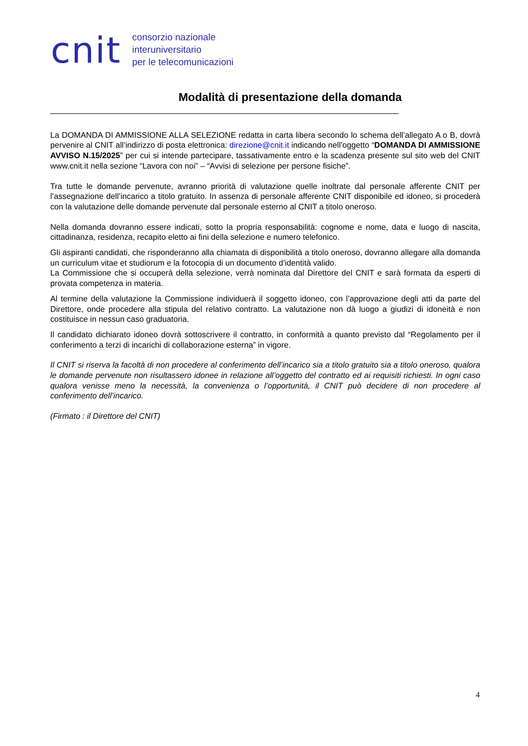cnit
consorzio nazionale
interuniversitario
per le telecomunicazioni
Modalità di presentazione della domanda
La DOMANDA DI AMMISSIONE ALLA SELEZIONE redatta in carta libera secondo lo schema dell’allegato A o B, dovrà pervenire al CNIT all’indirizzo di posta elettronica: direzione@cnit.it indicando nell’oggetto “DOMANDA DI AMMISSIONE AVVISO N.15/2025” per cui si intende partecipare, tassativamente entro e la scadenza presente sul sito web del CNIT www.cnit.it nella sezione “Lavora con noi” – “Avvisi di selezione per persone fisiche”.
Tra tutte le domande pervenute, avranno priorità di valutazione quelle inoltrate dal personale afferente CNIT per l’assegnazione dell’incarico a titolo gratuito. In assenza di personale afferente CNIT disponibile ed idoneo, si procederà con la valutazione delle domande pervenute dal personale esterno al CNIT a titolo oneroso.
Nella domanda dovranno essere indicati, sotto la propria responsabilità: cognome e nome, data e luogo di nascita, cittadinanza, residenza, recapito eletto ai fini della selezione e numero telefonico.
Gli aspiranti candidati, che risponderanno alla chiamata di disponibilità a titolo oneroso, dovranno allegare alla domanda un curriculum vitae et studiorum e la fotocopia di un documento d’identità valido.
La Commissione che si occuperà della selezione, verrà nominata dal Direttore del CNIT e sarà formata da esperti di provata competenza in materia.
Al termine della valutazione la Commissione individuerà il soggetto idoneo, con l’approvazione degli atti da parte del Direttore, onde procedere alla stipula del relativo contratto. La valutazione non dà luogo a giudizi di idoneità e non costituisce in nessun caso graduatoria.
Il candidato dichiarato idoneo dovrà sottoscrivere il contratto, in conformità a quanto previsto dal “Regolamento per il conferimento a terzi di incarichi di collaborazione esterna” in vigore.
Il CNIT si riserva la facoltà di non procedere al conferimento dell’incarico sia a titolo gratuito sia a titolo oneroso, qualora le domande pervenute non risultassero idonee in relazione all’oggetto del contratto ed ai requisiti richiesti. In ogni caso qualora venisse meno la necessità, la convenienza o l’opportunità, il CNIT può decidere di non procedere al conferimento dell’incarico.
(Firmato : il Direttore del CNIT)
4